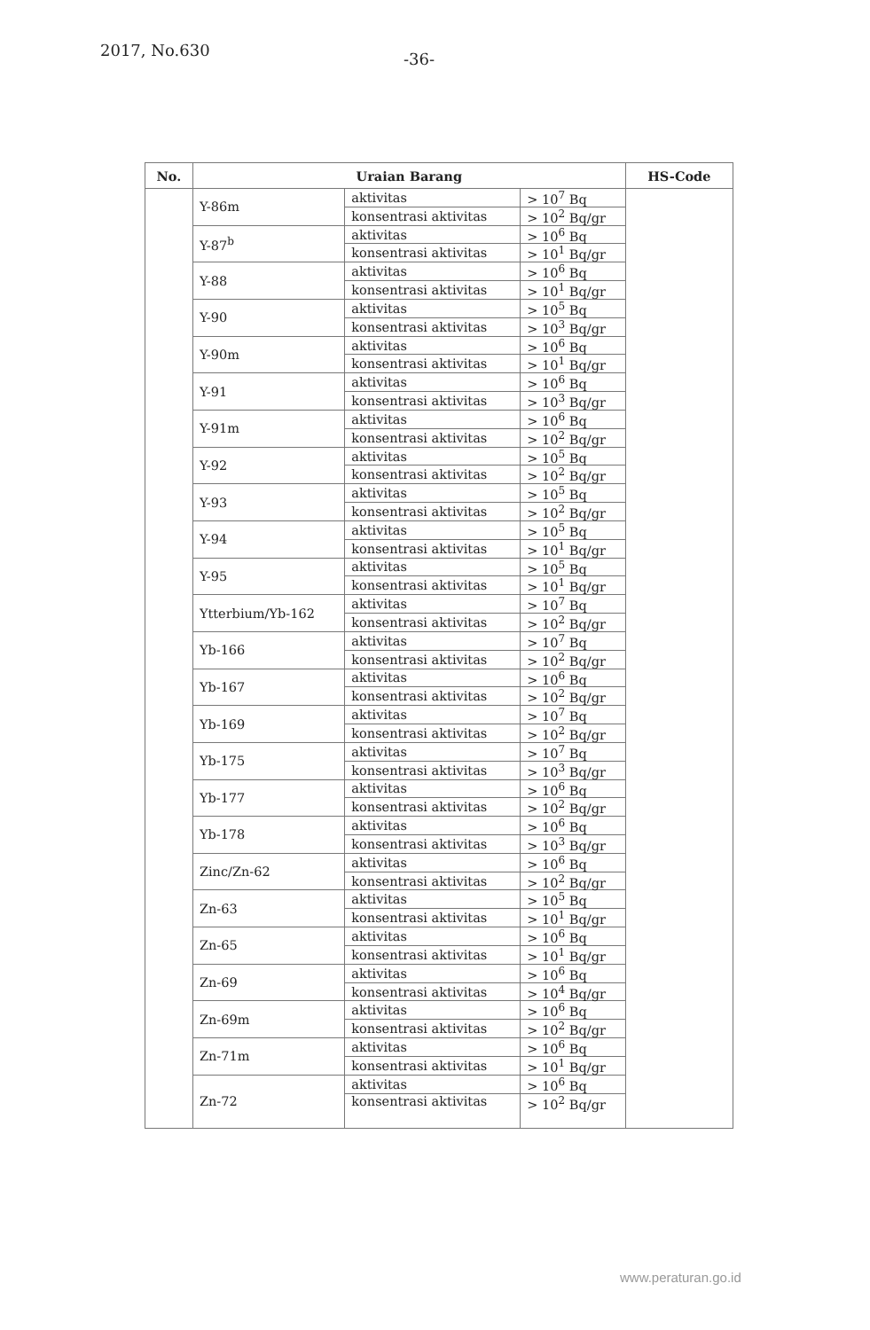2017, No.630 -36-
| No. | Uraian Barang | | | HS-Code |
| --- | --- | --- | --- | --- |
| | Y-86m | aktivitas | > 10<sup>7</sup> Bq | |
| | | konsentrasi aktivitas | > 10<sup>2</sup> Bq/gr | |
| | Y-87<sup>b</sup> | aktivitas | > 10<sup>6</sup> Bq | |
| | | konsentrasi aktivitas | > 10<sup>1</sup> Bq/gr | |
| | Y-88 | aktivitas | > 10<sup>6</sup> Bq | |
| | | konsentrasi aktivitas | > 10<sup>1</sup> Bq/gr | |
| | Y-90 | aktivitas | > 10<sup>5</sup> Bq | |
| | | konsentrasi aktivitas | > 10<sup>3</sup> Bq/gr | |
| | Y-90m | aktivitas | > 10<sup>6</sup> Bq | |
| | | konsentrasi aktivitas | > 10<sup>1</sup> Bq/gr | |
| | Y-91 | aktivitas | > 10<sup>6</sup> Bq | |
| | | konsentrasi aktivitas | > 10<sup>3</sup> Bq/gr | |
| | Y-91m | aktivitas | > 10<sup>6</sup> Bq | |
| | | konsentrasi aktivitas | > 10<sup>2</sup> Bq/gr | |
| | Y-92 | aktivitas | > 10<sup>5</sup> Bq | |
| | | konsentrasi aktivitas | > 10<sup>2</sup> Bq/gr | |
| | Y-93 | aktivitas | > 10<sup>5</sup> Bq | |
| | | konsentrasi aktivitas | > 10<sup>2</sup> Bq/gr | |
| | Y-94 | aktivitas | > 10<sup>5</sup> Bq | |
| | | konsentrasi aktivitas | > 10<sup>1</sup> Bq/gr | |
| | Y-95 | aktivitas | > 10<sup>5</sup> Bq | |
| | | konsentrasi aktivitas | > 10<sup>1</sup> Bq/gr | |
| | Ytterbium/Yb-162 | aktivitas | > 10<sup>7</sup> Bq | |
| | | konsentrasi aktivitas | > 10<sup>2</sup> Bq/gr | |
| | Yb-166 | aktivitas | > 10<sup>7</sup> Bq | |
| | | konsentrasi aktivitas | > 10<sup>2</sup> Bq/gr | |
| | Yb-167 | aktivitas | > 10<sup>6</sup> Bq | |
| | | konsentrasi aktivitas | > 10<sup>2</sup> Bq/gr | |
| | Yb-169 | aktivitas | > 10<sup>7</sup> Bq | |
| | | konsentrasi aktivitas | > 10<sup>2</sup> Bq/gr | |
| | Yb-175 | aktivitas | > 10<sup>7</sup> Bq | |
| | | konsentrasi aktivitas | > 10<sup>3</sup> Bq/gr | |
| | Yb-177 | aktivitas | > 10<sup>6</sup> Bq | |
| | | konsentrasi aktivitas | > 10<sup>2</sup> Bq/gr | |
| | Yb-178 | aktivitas | > 10<sup>6</sup> Bq | |
| | | konsentrasi aktivitas | > 10<sup>3</sup> Bq/gr | |
| | Zinc/Zn-62 | aktivitas | > 10<sup>6</sup> Bq | |
| | | konsentrasi aktivitas | > 10<sup>2</sup> Bq/gr | |
| | Zn-63 | aktivitas | > 10<sup>5</sup> Bq | |
| | | konsentrasi aktivitas | > 10<sup>1</sup> Bq/gr | |
| | Zn-65 | aktivitas | > 10<sup>6</sup> Bq | |
| | | konsentrasi aktivitas | > 10<sup>1</sup> Bq/gr | |
| | Zn-69 | aktivitas | > 10<sup>6</sup> Bq | |
| | | konsentrasi aktivitas | > 10<sup>4</sup> Bq/gr | |
| | Zn-69m | aktivitas | > 10<sup>6</sup> Bq | |
| | | konsentrasi aktivitas | > 10<sup>2</sup> Bq/gr | |
| | Zn-71m | aktivitas | > 10<sup>6</sup> Bq | |
| | | konsentrasi aktivitas | > 10<sup>1</sup> Bq/gr | |
| | Zn-72 | aktivitas | > 10<sup>6</sup> Bq | |
| | | konsentrasi aktivitas | > 10<sup>2</sup> Bq/gr | |
www.peraturan.go.id